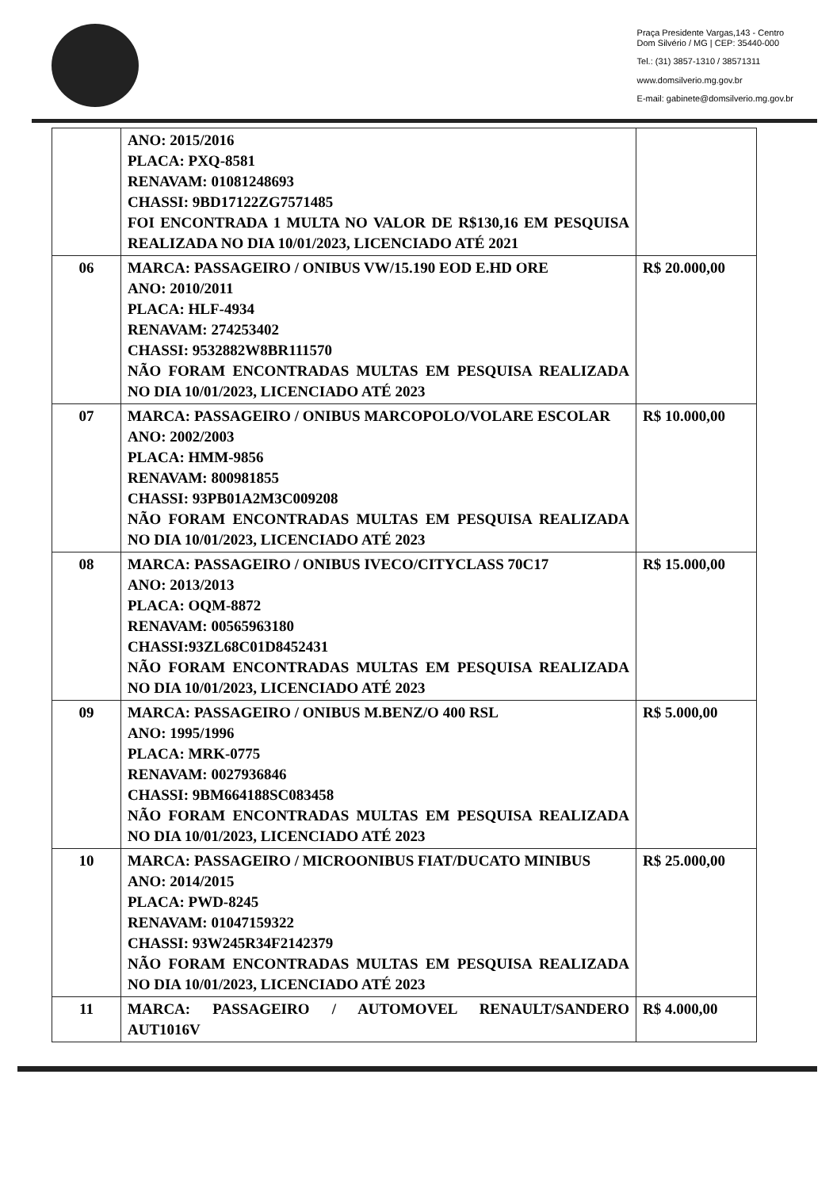Praça Presidente Vargas,143 - Centro
Dom Silvério / MG | CEP: 35440-000
Tel.: (31) 3857-1310 / 38571311
www.domsilverio.mg.gov.br
E-mail: gabinete@domsilverio.mg.gov.br
| | ANO: 2015/2016 PLACA: PXQ-8581 RENAVAM: 01081248693 CHASSI: 9BD17122ZG7571485 FOI ENCONTRADA 1 MULTA NO VALOR DE R$130,16 EM PESQUISA REALIZADA NO DIA 10/01/2023, LICENCIADO ATÉ 2021 | |
| 06 | MARCA: PASSAGEIRO / ONIBUS VW/15.190 EOD E.HD ORE ANO: 2010/2011 PLACA: HLF-4934 RENAVAM: 274253402 CHASSI: 9532882W8BR111570 NÃO FORAM ENCONTRADAS MULTAS EM PESQUISA REALIZADA NO DIA 10/01/2023, LICENCIADO ATÉ 2023 | R$ 20.000,00 |
| 07 | MARCA: PASSAGEIRO / ONIBUS MARCOPOLO/VOLARE ESCOLAR ANO: 2002/2003 PLACA: HMM-9856 RENAVAM: 800981855 CHASSI: 93PB01A2M3C009208 NÃO FORAM ENCONTRADAS MULTAS EM PESQUISA REALIZADA NO DIA 10/01/2023, LICENCIADO ATÉ 2023 | R$ 10.000,00 |
| 08 | MARCA: PASSAGEIRO / ONIBUS IVECO/CITYCLASS 70C17 ANO: 2013/2013 PLACA: OQM-8872 RENAVAM: 00565963180 CHASSI:93ZL68C01D8452431 NÃO FORAM ENCONTRADAS MULTAS EM PESQUISA REALIZADA NO DIA 10/01/2023, LICENCIADO ATÉ 2023 | R$ 15.000,00 |
| 09 | MARCA: PASSAGEIRO / ONIBUS M.BENZ/O 400 RSL ANO: 1995/1996 PLACA: MRK-0775 RENAVAM: 0027936846 CHASSI: 9BM664188SC083458 NÃO FORAM ENCONTRADAS MULTAS EM PESQUISA REALIZADA NO DIA 10/01/2023, LICENCIADO ATÉ 2023 | R$ 5.000,00 |
| 10 | MARCA: PASSAGEIRO / MICROONIBUS FIAT/DUCATO MINIBUS ANO: 2014/2015 PLACA: PWD-8245 RENAVAM: 01047159322 CHASSI: 93W245R34F2142379 NÃO FORAM ENCONTRADAS MULTAS EM PESQUISA REALIZADA NO DIA 10/01/2023, LICENCIADO ATÉ 2023 | R$ 25.000,00 |
| 11 | MARCA: PASSAGEIRO / AUTOMOVEL RENAULT/SANDERO AUT1016V | R$ 4.000,00 |